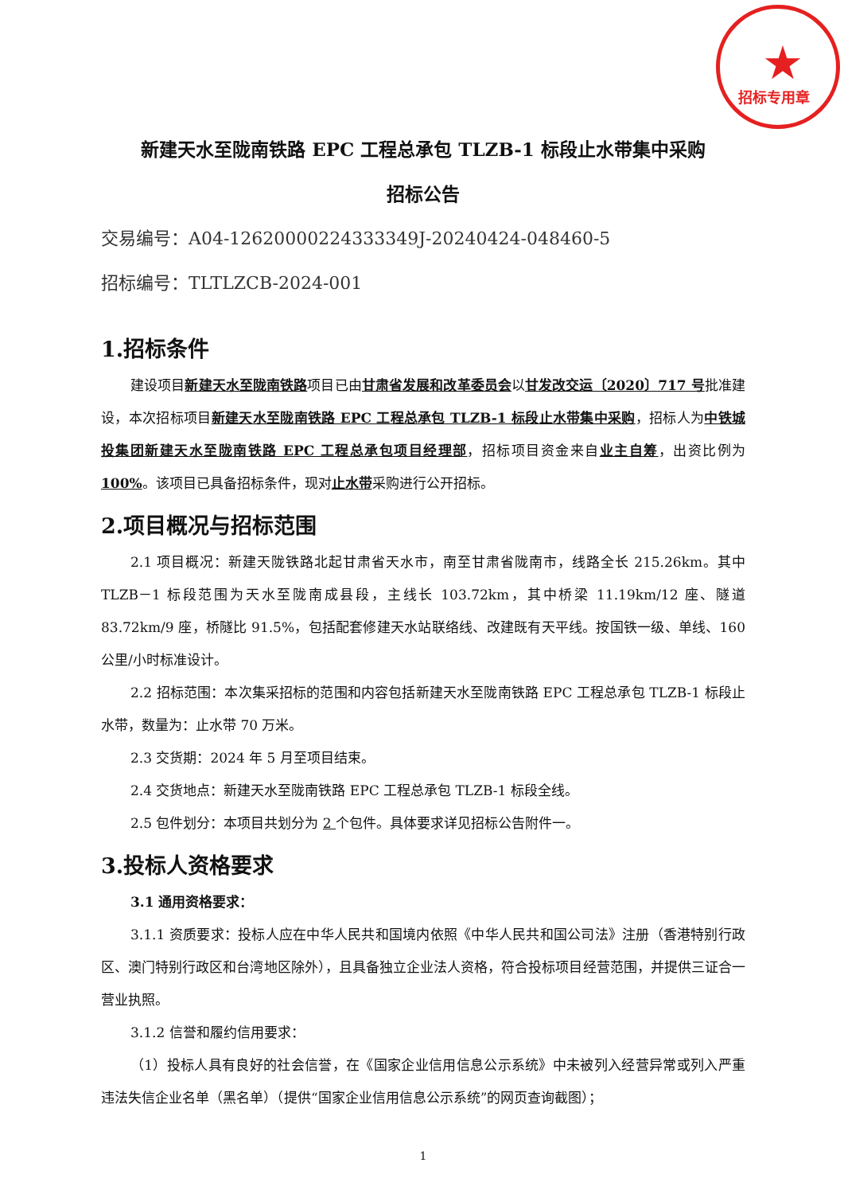★
招标专用章
新建天水至陇南铁路 EPC 工程总承包 TLZB-1 标段止水带集中采购
招标公告
交易编号：A04-12620000224333349J-20240424-048460-5
招标编号：TLTLZCB-2024-001
1.招标条件
建设项目新建天水至陇南铁路项目已由甘肃省发展和改革委员会以甘发改交运〔2020〕717 号批准建设，本次招标项目新建天水至陇南铁路 EPC 工程总承包 TLZB-1 标段止水带集中采购，招标人为中铁城投集团新建天水至陇南铁路 EPC 工程总承包项目经理部，招标项目资金来自业主自筹，出资比例为 100%。该项目已具备招标条件，现对止水带采购进行公开招标。
2.项目概况与招标范围
2.1 项目概况：新建天陇铁路北起甘肃省天水市，南至甘肃省陇南市，线路全长 215.26km。其中 TLZB－1 标段范围为天水至陇南成县段，主线长 103.72km，其中桥梁 11.19km/12 座、隧道 83.72km/9 座，桥隧比 91.5%，包括配套修建天水站联络线、改建既有天平线。按国铁一级、单线、160 公里/小时标准设计。
2.2 招标范围：本次集采招标的范围和内容包括新建天水至陇南铁路 EPC 工程总承包 TLZB-1 标段止水带，数量为：止水带 70 万米。
2.3 交货期：2024 年 5 月至项目结束。
2.4 交货地点：新建天水至陇南铁路 EPC 工程总承包 TLZB-1 标段全线。
2.5 包件划分：本项目共划分为 2 个包件。具体要求详见招标公告附件一。
3.投标人资格要求
3.1 通用资格要求：
3.1.1 资质要求：投标人应在中华人民共和国境内依照《中华人民共和国公司法》注册（香港特别行政区、澳门特别行政区和台湾地区除外），且具备独立企业法人资格，符合投标项目经营范围，并提供三证合一营业执照。
3.1.2 信誉和履约信用要求：
（1）投标人具有良好的社会信誉，在《国家企业信用信息公示系统》中未被列入经营异常或列入严重违法失信企业名单（黑名单）（提供“国家企业信用信息公示系统”的网页查询截图）；
1